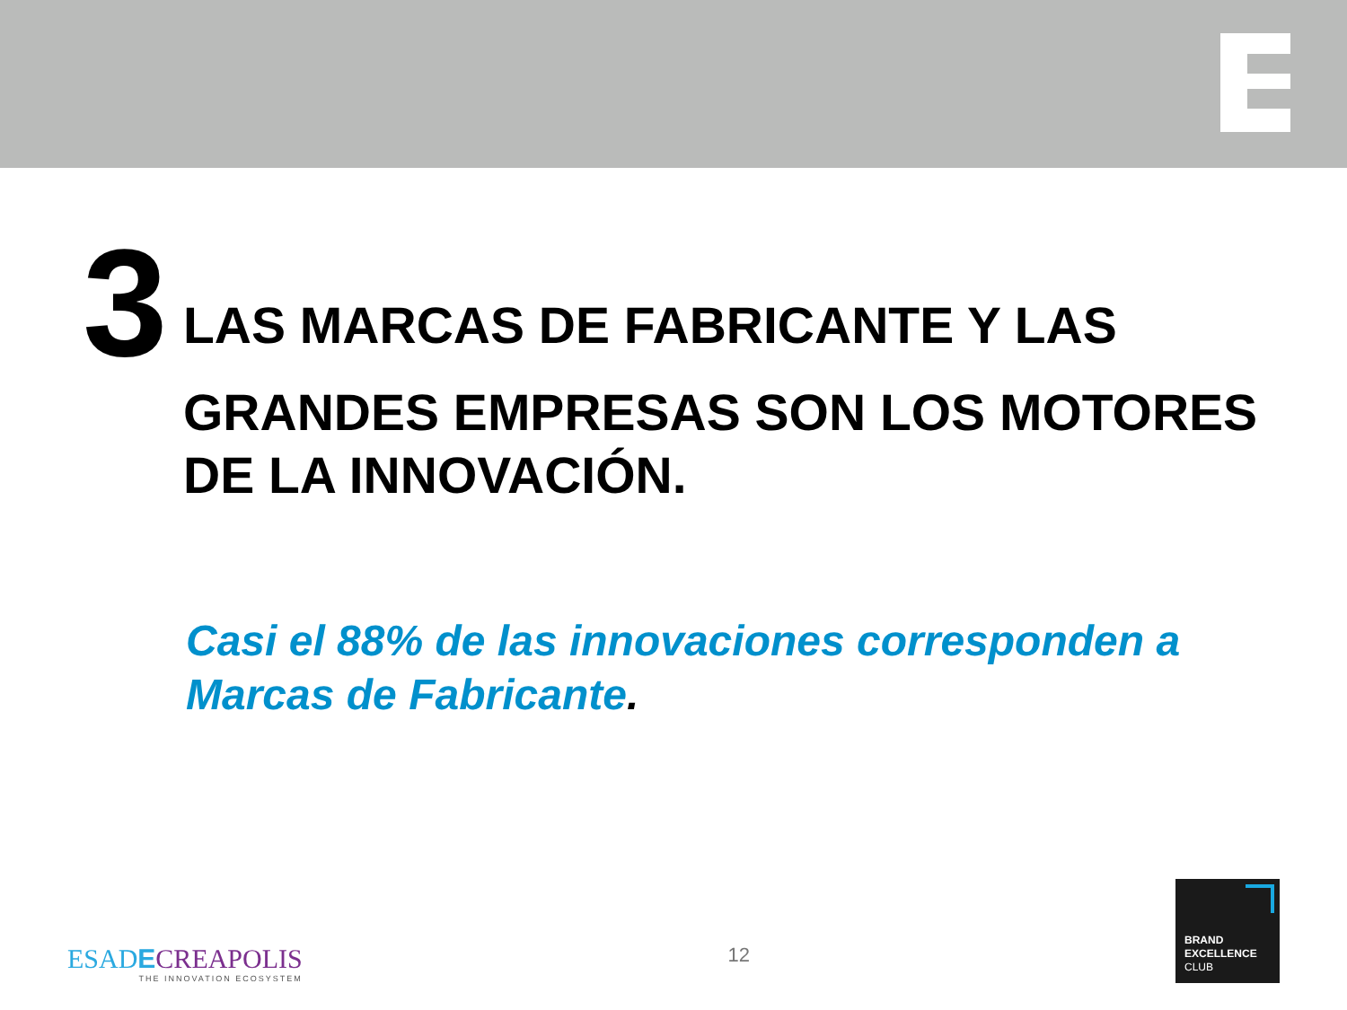3
LAS MARCAS DE FABRICANTE Y LAS
GRANDES EMPRESAS SON LOS MOTORES
DE LA INNOVACIÓN.
Casi el 88% de las innovaciones corresponden a
Marcas de Fabricante.
ESADECREAPOLIS
THE INNOVATION ECOSYSTEM
12
BRAND
EXCELLENCE
CLUB